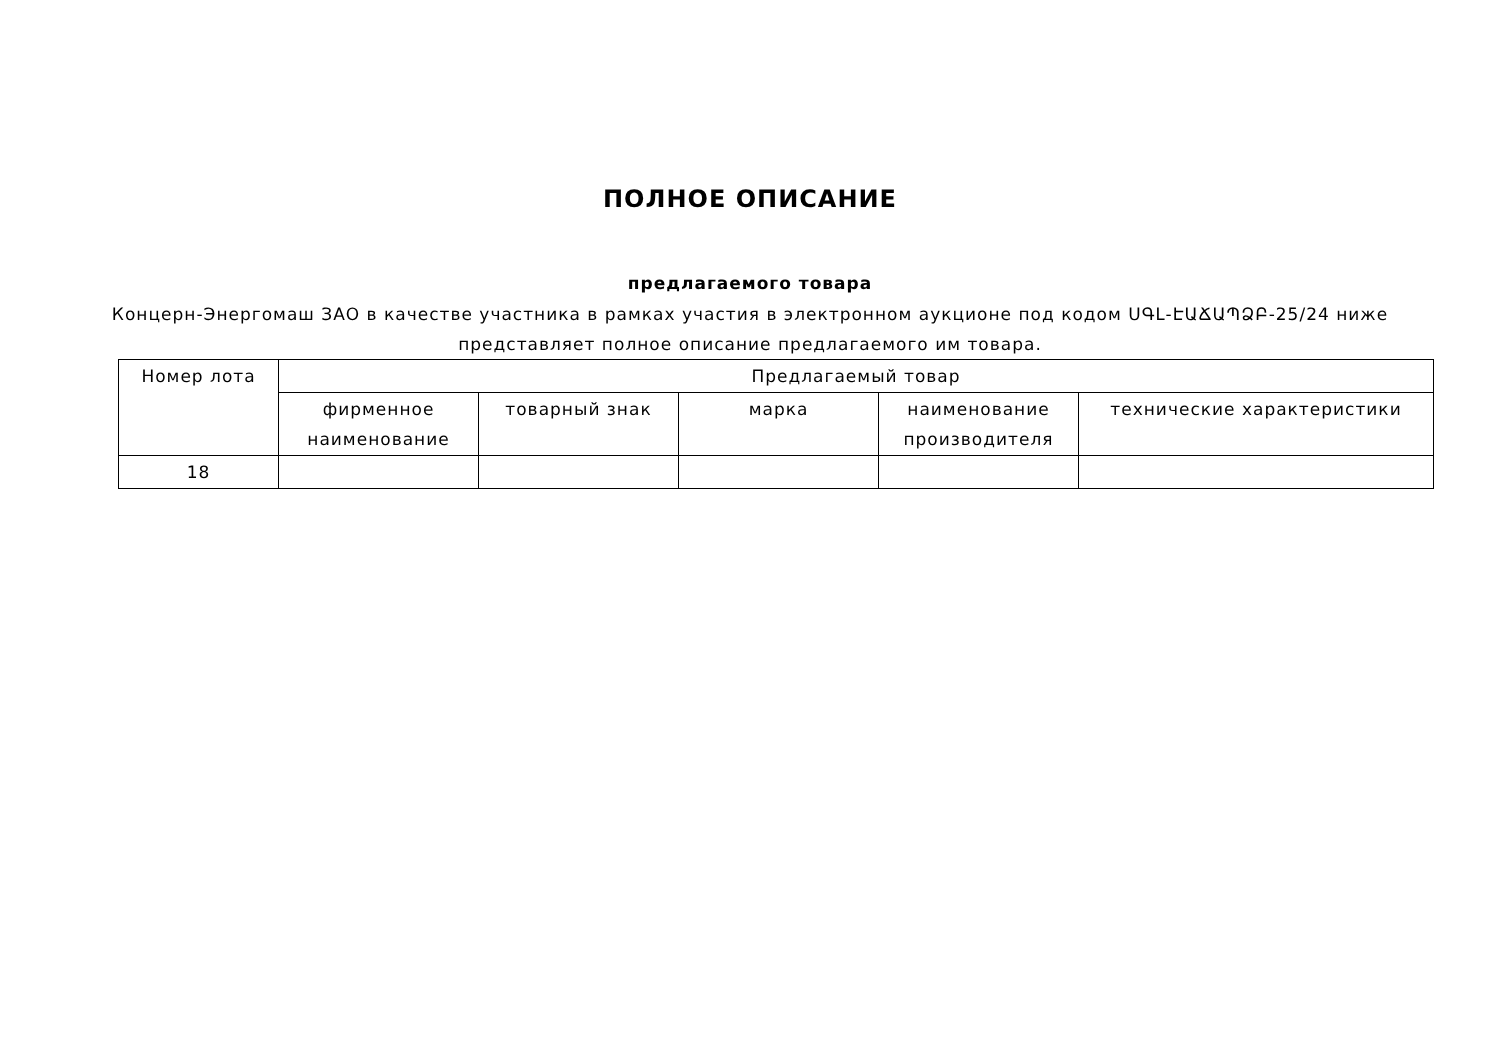ПОЛНОЕ ОПИСАНИЕ
предлагаемого товара
Концерн-Энергомаш ЗАО в качестве участника в рамках участия в электронном аукционе под кодом ՍԳԼ-ԷԱՃԱՊՁԲ-25/24 ниже представляет полное описание предлагаемого им товара.
| Номер лота | Предлагаемый товар | | | | |
| --- | --- | --- | --- | --- | --- |
| | фирменное наименование | товарный знак | марка | наименование производителя | технические характеристики |
| 18 | | | | | |